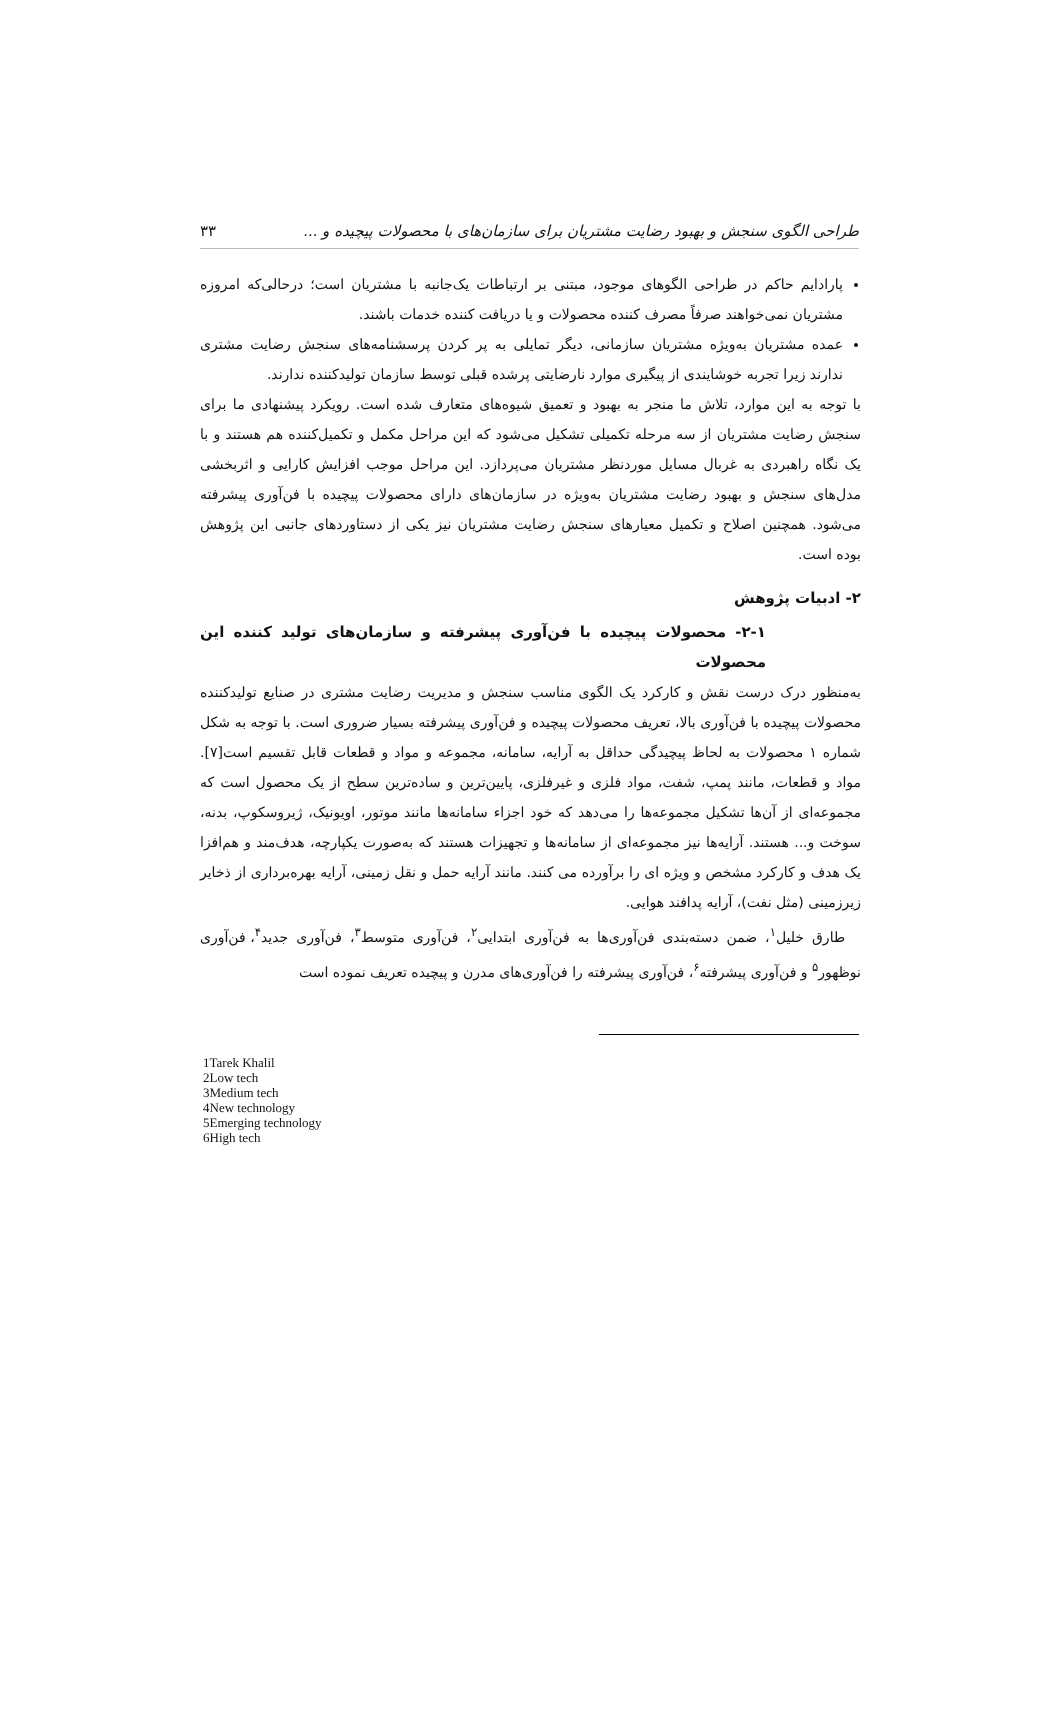طراحی الگوی سنجش و بهبود رضایت مشتریان برای سازمان‌های با محصولات پیچیده و ... ۳۳
پارادایم حاکم در طراحی الگوهای موجود، مبتنی بر ارتباطات یک‌جانبه با مشتریان است؛ درحالی‌که امروزه مشتریان نمی‌خواهند صرفاً مصرف کننده محصولات و یا دریافت کننده خدمات باشند.
عمده مشتریان به‌ویژه مشتریان سازمانی، دیگر تمایلی به پر کردن پرسشنامه‌های سنجش رضایت مشتری ندارند زیرا تجربه خوشایندی از پیگیری موارد نارضایتی پرشده قبلی توسط سازمان تولیدکننده ندارند.
با توجه به این موارد، تلاش ما منجر به بهبود و تعمیق شیوه‌های متعارف شده است. رویکرد پیشنهادی ما برای سنجش رضایت مشتریان از سه مرحله تکمیلی تشکیل می‌شود که این مراحل مکمل و تکمیل‌کننده هم هستند و با یک نگاه راهبردی به غربال مسایل موردنظر مشتریان می‌پردازد. این مراحل موجب افزایش کارایی و اثربخشی مدل‌های سنجش و بهبود رضایت مشتریان به‌ویژه در سازمان‌های دارای محصولات پیچیده با فن‌آوری پیشرفته می‌شود. همچنین اصلاح و تکمیل معیارهای سنجش رضایت مشتریان نیز یکی از دستاوردهای جانبی این پژوهش بوده است.
۲- ادبیات پژوهش
۲-۱- محصولات پیچیده با فن‌آوری پیشرفته و سازمان‌های تولید کننده این محصولات
به‌منظور درک درست نقش و کارکرد یک الگوی مناسب سنجش و مدیریت رضایت مشتری در صنایع تولیدکننده محصولات پیچیده با فن‌آوری بالا، تعریف محصولات پیچیده و فن‌آوری پیشرفته بسیار ضروری است. با توجه به شکل شماره ۱ محصولات به لحاظ پیچیدگی حداقل به آرایه، سامانه، مجموعه و مواد و قطعات قابل تقسیم است[۷]. مواد و قطعات، مانند پمپ، شفت، مواد فلزی و غیرفلزی، پایین‌ترین و ساده‌ترین سطح از یک محصول است که مجموعه‌ای از آن‌ها تشکیل مجموعه‌ها را می‌دهد که خود اجزاء سامانه‌ها مانند موتور، اویونیک، ژیروسکوپ، بدنه، سوخت و... هستند. آرایه‌ها نیز مجموعه‌ای از سامانه‌ها و تجهیزات هستند که به‌صورت یکپارچه، هدف‌مند و هم‌افزا یک هدف و کارکرد مشخص و ویژه ای را برآورده می کنند. مانند آرایه حمل و نقل زمینی، آرایه بهره‌برداری از ذخایر زیرزمینی (مثل نفت)، آرایه پدافند هوایی.
طارق خلیل<sup>۱</sup>، ضمن دسته‌بندی فن‌آوری‌ها به فن‌آوری ابتدایی<sup>۲</sup>، فن‌آوری متوسط<sup>۳</sup>، فن‌آوری جدید<sup>۴</sup>، فن‌آوری نوظهور<sup>۵</sup> و فن‌آوری پیشرفته<sup>۶</sup>، فن‌آوری پیشرفته را فن‌آوری‌های مدرن و پیچیده تعریف نموده است
1Tarek Khalil
2Low tech
3Medium tech
4New technology
5Emerging technology
6High tech